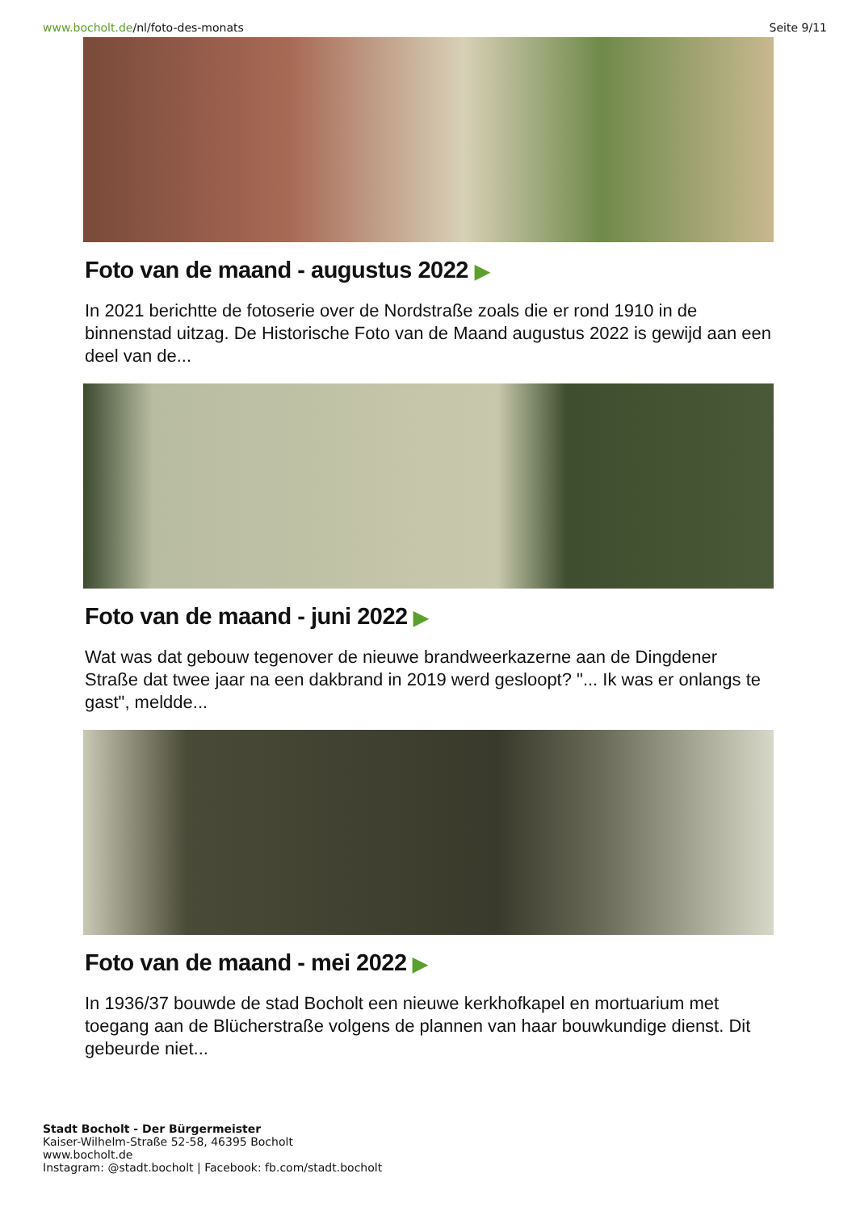www.bocholt.de/nl/foto-des-monats
Seite 9/11
Foto van de maand - augustus 2022 ▶
In 2021 berichtte de fotoserie over de Nordstraße zoals die er rond 1910 in de binnenstad uitzag. De Historische Foto van de Maand augustus 2022 is gewijd aan een deel van de...
Foto van de maand - juni 2022 ▶
Wat was dat gebouw tegenover de nieuwe brandweerkazerne aan de Dingdener Straße dat twee jaar na een dakbrand in 2019 werd gesloopt? "... Ik was er onlangs te gast", meldde...
Foto van de maand - mei 2022 ▶
In 1936/37 bouwde de stad Bocholt een nieuwe kerkhofkapel en mortuarium met toegang aan de Blücherstraße volgens de plannen van haar bouwkundige dienst. Dit gebeurde niet...
Stadt Bocholt - Der Bürgermeister
Kaiser-Wilhelm-Straße 52-58, 46395 Bocholt
www.bocholt.de
Instagram: @stadt.bocholt | Facebook: fb.com/stadt.bocholt